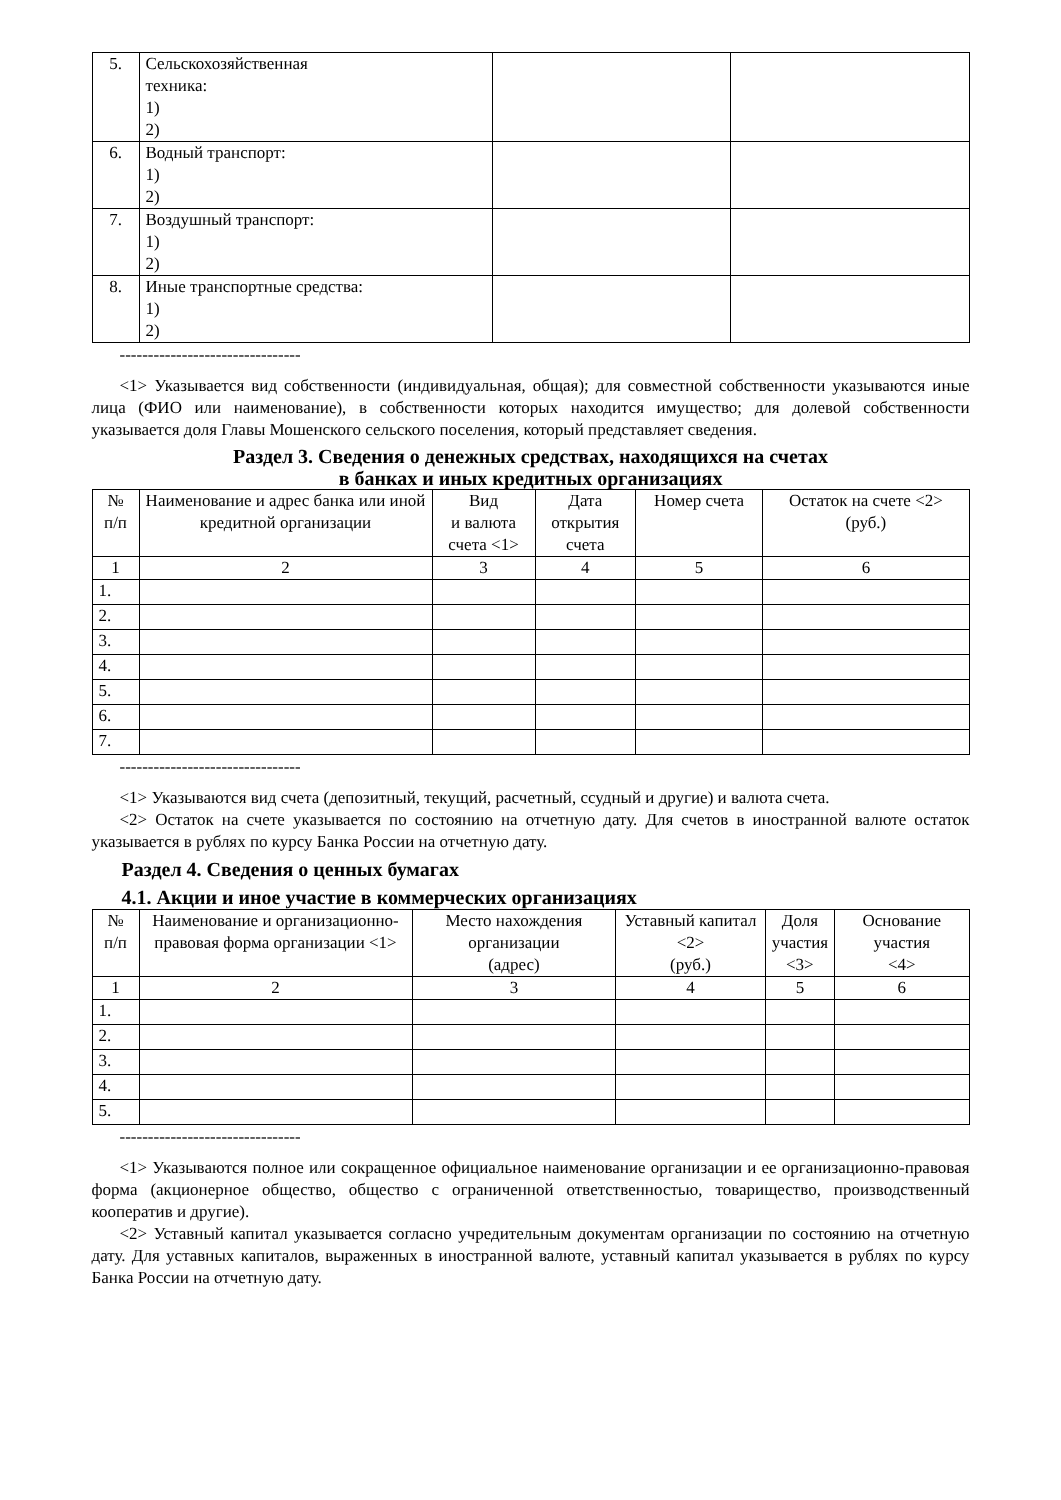| 5. | Сельскохозяйственная техника: 1) 2) | | |
| 6. | Водный транспорт: 1) 2) | | |
| 7. | Воздушный транспорт: 1) 2) | | |
| 8. | Иные транспортные средства: 1) 2) | | |
--------------------------------
<1> Указывается вид собственности (индивидуальная, общая); для совместной собственности указываются иные лица (ФИО или наименование), в собственности которых находится имущество; для долевой собственности указывается доля Главы Мошенского сельского поселения, который представляет сведения.
Раздел 3. Сведения о денежных средствах, находящихся на счетах
в банках и иных кредитных организациях
| № п/п | Наименование и адрес банка или иной кредитной организации | Вид и валюта счета <1> | Дата открытия счета | Номер счета | Остаток на счете <2> (руб.) |
| --- | --- | --- | --- | --- | --- |
| 1 | 2 | 3 | 4 | 5 | 6 |
| 1. | | | | | |
| 2. | | | | | |
| 3. | | | | | |
| 4. | | | | | |
| 5. | | | | | |
| 6. | | | | | |
| 7. | | | | | |
--------------------------------
<1> Указываются вид счета (депозитный, текущий, расчетный, ссудный и другие) и валюта счета.
<2> Остаток на счете указывается по состоянию на отчетную дату. Для счетов в иностранной валюте остаток указывается в рублях по курсу Банка России на отчетную дату.
Раздел 4. Сведения о ценных бумагах
4.1. Акции и иное участие в коммерческих организациях
| № п/п | Наименование и организационно-правовая форма организации <1> | Место нахождения организации (адрес) | Уставный капитал <2> (руб.) | Доля участия <3> | Основание участия <4> |
| --- | --- | --- | --- | --- | --- |
| 1 | 2 | 3 | 4 | 5 | 6 |
| 1. | | | | | |
| 2. | | | | | |
| 3. | | | | | |
| 4. | | | | | |
| 5. | | | | | |
--------------------------------
<1> Указываются полное или сокращенное официальное наименование организации и ее организационно-правовая форма (акционерное общество, общество с ограниченной ответственностью, товарищество, производственный кооператив и другие).
<2> Уставный капитал указывается согласно учредительным документам организации по состоянию на отчетную дату. Для уставных капиталов, выраженных в иностранной валюте, уставный капитал указывается в рублях по курсу Банка России на отчетную дату.